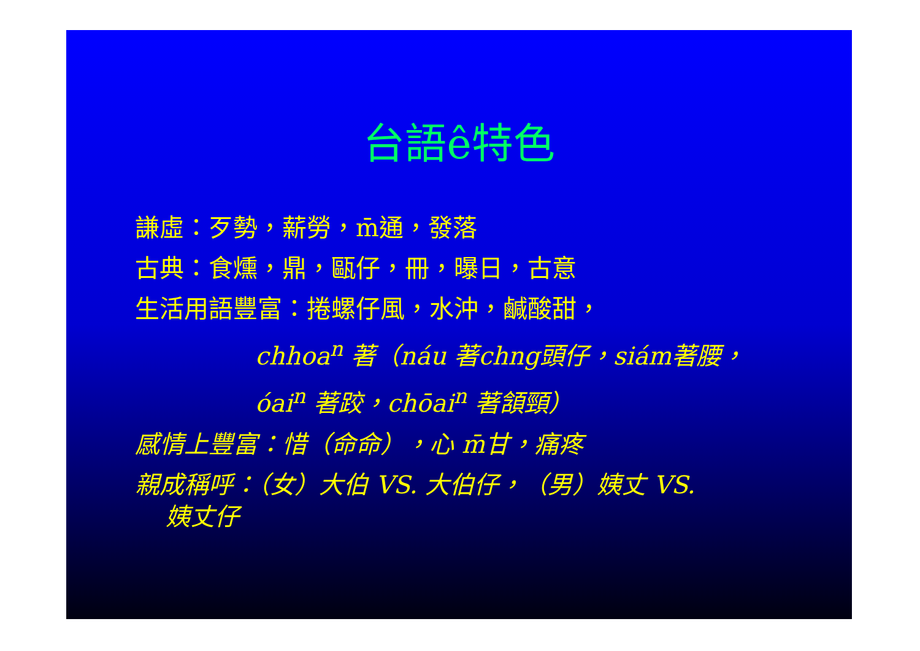台語ê特色
謙虛：歹勢，薪勞，m̄通，發落
古典：食燻，鼎，甌仔，冊，曝日，古意
生活用語豐富：捲螺仔風，水沖，鹹酸甜，
chhoa<sup>n</sup> 著（náu 著chng頭仔，siám著腰，
óai<sup>n</sup> 著跤，chōai<sup>n</sup> 著頷頸）
感情上豐富：惜（命命），心 m̄甘，痛疼
親成稱呼：（女）大伯 VS. 大伯仔，（男）姨丈 VS.
姨丈仔